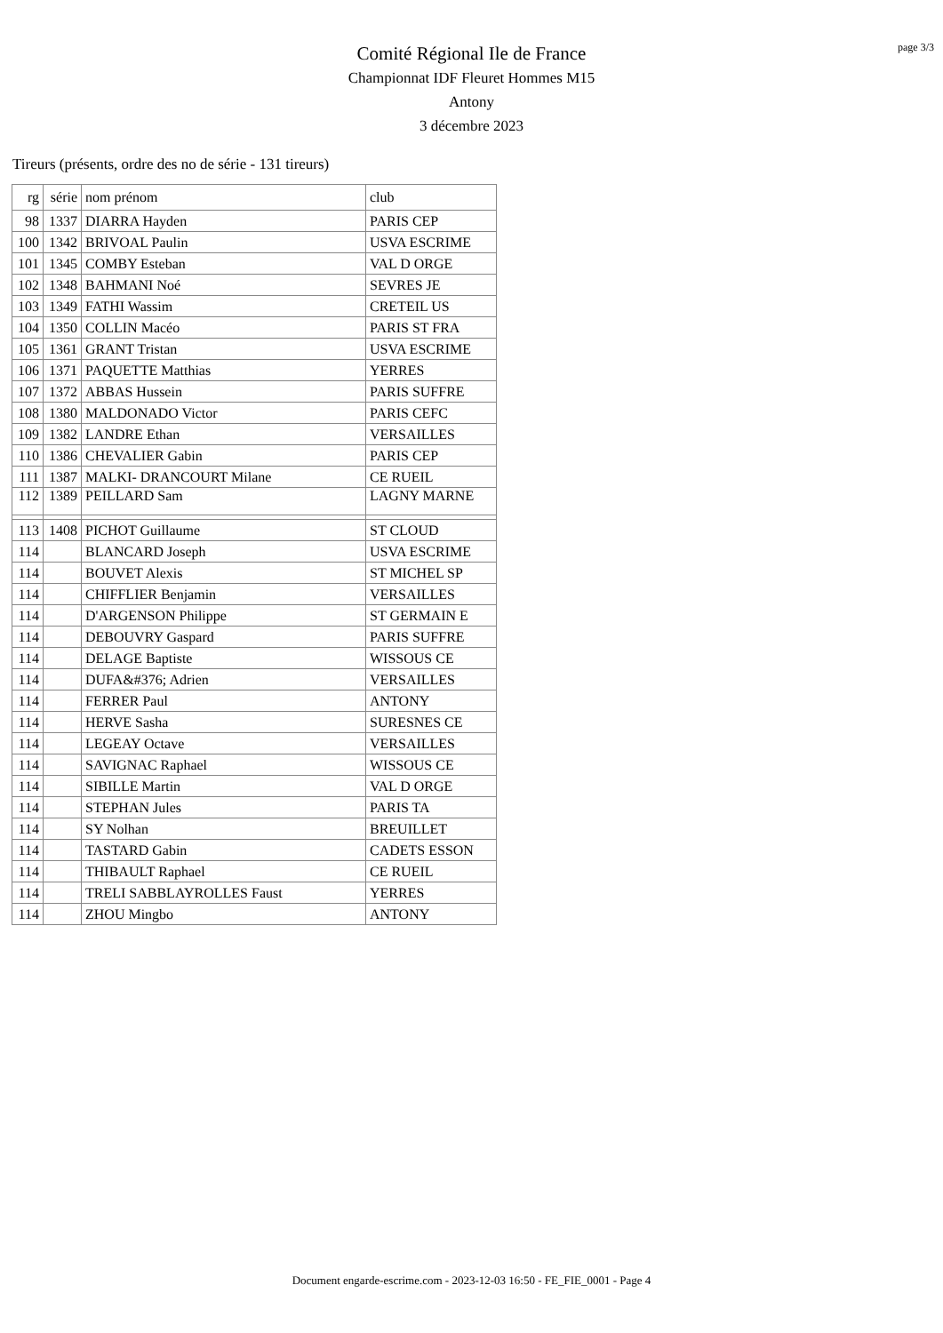page 3/3
Comité Régional Ile de France
Championnat IDF Fleuret Hommes M15
Antony
3 décembre 2023
Tireurs (présents, ordre des no de série - 131 tireurs)
| rg | série | nom prénom | club |
| --- | --- | --- | --- |
| 98 | 1337 | DIARRA Hayden | PARIS CEP |
| 100 | 1342 | BRIVOAL Paulin | USVA ESCRIME |
| 101 | 1345 | COMBY Esteban | VAL D ORGE |
| 102 | 1348 | BAHMANI Noé | SEVRES JE |
| 103 | 1349 | FATHI Wassim | CRETEIL US |
| 104 | 1350 | COLLIN Macéo | PARIS ST FRA |
| 105 | 1361 | GRANT Tristan | USVA ESCRIME |
| 106 | 1371 | PAQUETTE Matthias | YERRES |
| 107 | 1372 | ABBAS Hussein | PARIS SUFFRE |
| 108 | 1380 | MALDONADO Victor | PARIS CEFC |
| 109 | 1382 | LANDRE Ethan | VERSAILLES |
| 110 | 1386 | CHEVALIER Gabin | PARIS CEP |
| 111 | 1387 | MALKI- DRANCOURT Milane | CE RUEIL |
| 112 | 1389 | PEILLARD Sam | LAGNY MARNE |
| 113 | 1408 | PICHOT Guillaume | ST CLOUD |
| 114 | | BLANCARD Joseph | USVA ESCRIME |
| 114 | | BOUVET Alexis | ST MICHEL SP |
| 114 | | CHIFFLIER Benjamin | VERSAILLES |
| 114 | | D'ARGENSON Philippe | ST GERMAIN E |
| 114 | | DEBOUVRY Gaspard | PARIS SUFFRE |
| 114 | | DELAGE Baptiste | WISSOUS CE |
| 114 | | DUFA&#376; Adrien | VERSAILLES |
| 114 | | FERRER Paul | ANTONY |
| 114 | | HERVE Sasha | SURESNES CE |
| 114 | | LEGEAY Octave | VERSAILLES |
| 114 | | SAVIGNAC Raphael | WISSOUS CE |
| 114 | | SIBILLE Martin | VAL D ORGE |
| 114 | | STEPHAN Jules | PARIS TA |
| 114 | | SY Nolhan | BREUILLET |
| 114 | | TASTARD Gabin | CADETS ESSON |
| 114 | | THIBAULT Raphael | CE RUEIL |
| 114 | | TRELI SABBLAYROLLES Faust | YERRES |
| 114 | | ZHOU Mingbo | ANTONY |
Document engarde-escrime.com - 2023-12-03 16:50 - FE_FIE_0001 - Page 4